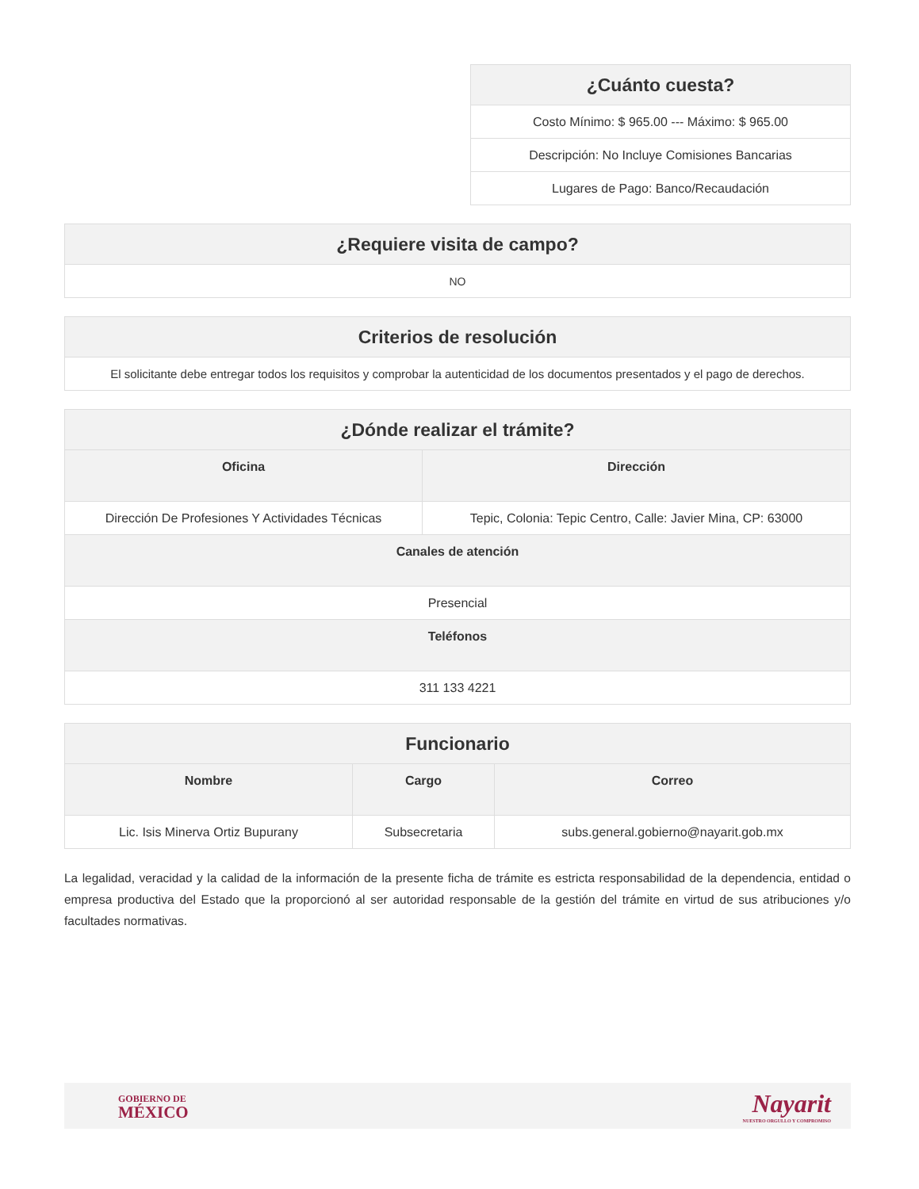| ¿Cuánto cuesta? |
| --- |
| Costo Mínimo: $ 965.00 --- Máximo: $ 965.00 |
| Descripción: No Incluye Comisiones Bancarias |
| Lugares de Pago: Banco/Recaudación |
| ¿Requiere visita de campo? |
| --- |
| NO |
| Criterios de resolución |
| --- |
| El solicitante debe entregar todos los requisitos y comprobar la autenticidad de los documentos presentados y el pago de derechos. |
| ¿Dónde realizar el trámite? | |
| --- | --- |
| Oficina | Dirección |
| Dirección De Profesiones Y Actividades Técnicas | Tepic, Colonia: Tepic Centro, Calle: Javier Mina, CP: 63000 |
| Canales de atención | |
| Presencial | |
| Teléfonos | |
| 311 133 4221 | |
| Funcionario | | |
| --- | --- | --- |
| Nombre | Cargo | Correo |
| Lic. Isis Minerva Ortiz Bupurany | Subsecretaria | subs.general.gobierno@nayarit.gob.mx |
La legalidad, veracidad y la calidad de la información de la presente ficha de trámite es estricta responsabilidad de la dependencia, entidad o empresa productiva del Estado que la proporcionó al ser autoridad responsable de la gestión del trámite en virtud de sus atribuciones y/o facultades normativas.
GOBIERNO DE
MÉXICO
Nayarit
NUESTRO ORGULLO Y COMPROMISO